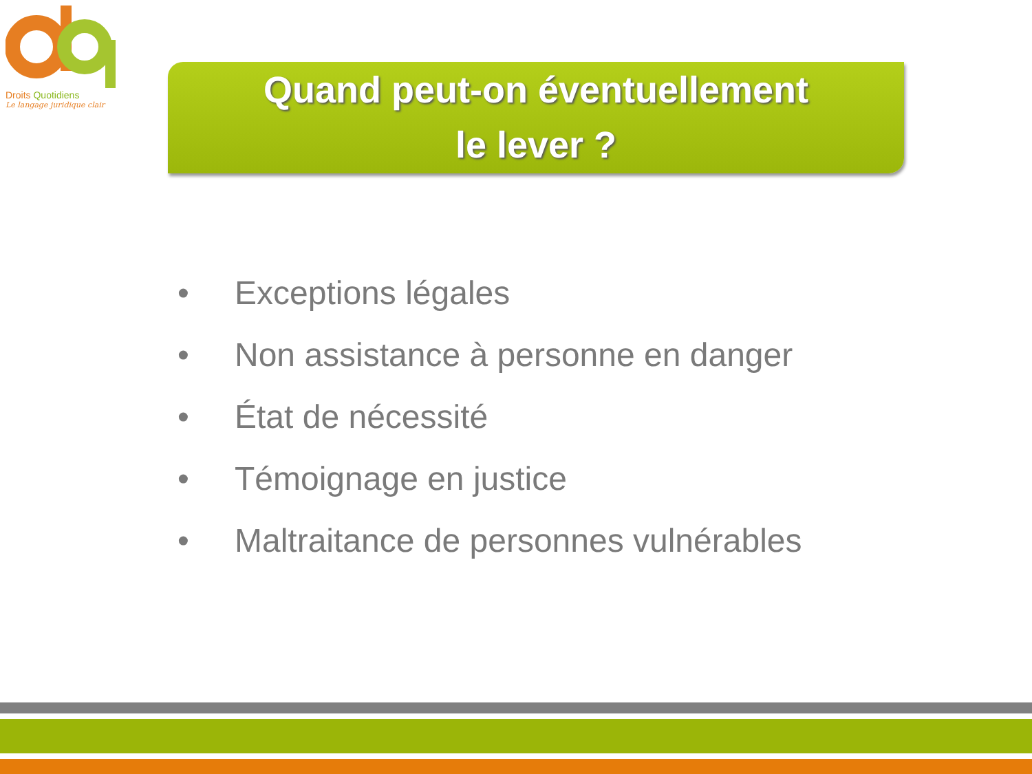Droits Quotidiens
Le langage juridique clair
Quand peut-on éventuellement
le lever ?
• Exceptions légales
• Non assistance à personne en danger
• État de nécessité
• Témoignage en justice
• Maltraitance de personnes vulnérables